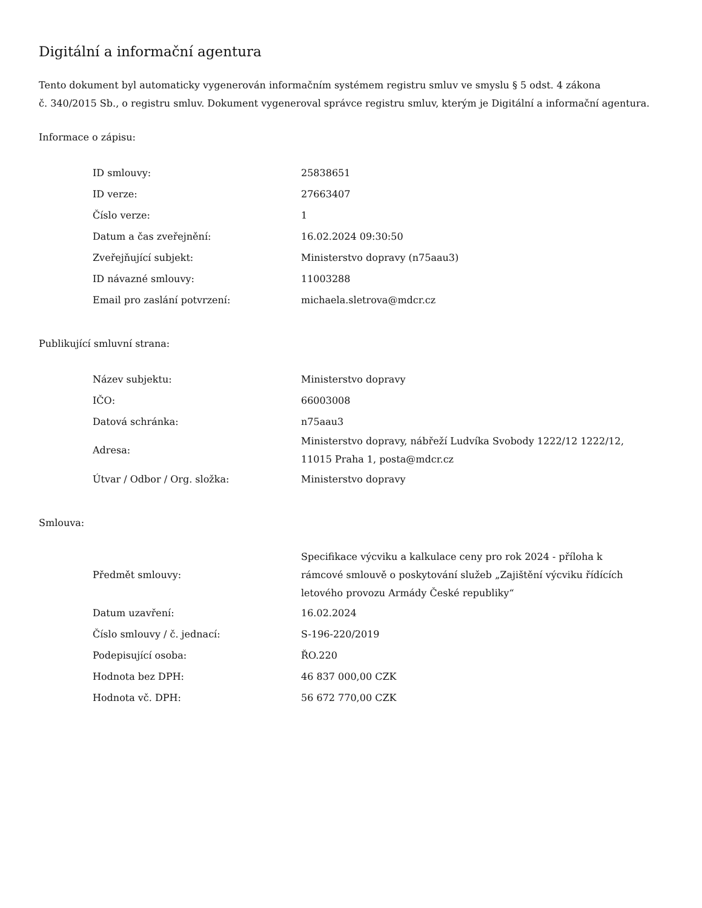Digitální a informační agentura
Tento dokument byl automaticky vygenerován informačním systémem registru smluv ve smyslu § 5 odst. 4 zákona
č. 340/2015 Sb., o registru smluv. Dokument vygeneroval správce registru smluv, kterým je Digitální a informační agentura.
Informace o zápisu:
| ID smlouvy: | 25838651 |
| ID verze: | 27663407 |
| Číslo verze: | 1 |
| Datum a čas zveřejnění: | 16.02.2024 09:30:50 |
| Zveřejňující subjekt: | Ministerstvo dopravy (n75aau3) |
| ID návazné smlouvy: | 11003288 |
| Email pro zaslání potvrzení: | michaela.sletrova@mdcr.cz |
Publikující smluvní strana:
| Název subjektu: | Ministerstvo dopravy |
| IČO: | 66003008 |
| Datová schránka: | n75aau3 |
| Adresa: | Ministerstvo dopravy, nábřeží Ludvíka Svobody 1222/12 1222/12, 11015 Praha 1, posta@mdcr.cz |
| Útvar / Odbor / Org. složka: | Ministerstvo dopravy |
Smlouva:
| Předmět smlouvy: | Specifikace výcviku a kalkulace ceny pro rok 2024 - příloha k rámcové smlouvě o poskytování služeb „Zajištění výcviku řídících letového provozu Armády České republiky“ |
| Datum uzavření: | 16.02.2024 |
| Číslo smlouvy / č. jednací: | S-196-220/2019 |
| Podepisující osoba: | ŘO.220 |
| Hodnota bez DPH: | 46 837 000,00 CZK |
| Hodnota vč. DPH: | 56 672 770,00 CZK |